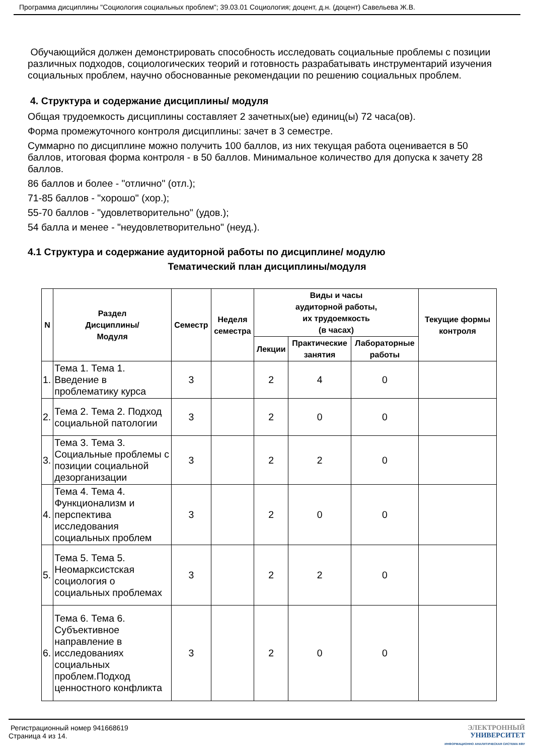Программа дисциплины "Социология социальных проблем"; 39.03.01 Социология; доцент, д.н. (доцент) Савельева Ж.В.
Обучающийся должен демонстрировать способность исследовать социальные проблемы с позиции различных подходов, социологических теорий и готовность разрабатывать инструментарий изучения социальных проблем, научно обоснованные рекомендации по решению социальных проблем.
4. Структура и содержание дисциплины/ модуля
Общая трудоемкость дисциплины составляет 2 зачетных(ые) единиц(ы) 72 часа(ов).
Форма промежуточного контроля дисциплины: зачет в 3 семестре.
Суммарно по дисциплине можно получить 100 баллов, из них текущая работа оценивается в 50 баллов, итоговая форма контроля - в 50 баллов. Минимальное количество для допуска к зачету 28 баллов.
86 баллов и более - "отлично" (отл.);
71-85 баллов - "хорошо" (хор.);
55-70 баллов - "удовлетворительно" (удов.);
54 балла и менее - "неудовлетворительно" (неуд.).
4.1 Структура и содержание аудиторной работы по дисциплине/ модулю
Тематический план дисциплины/модуля
| N | Раздел Дисциплины/ Модуля | Семестр | Неделя семестра | Виды и часы аудиторной работы, их трудоемкость (в часах) | | | Текущие формы контроля |
| --- | --- | --- | --- | --- | --- | --- | --- |
| | | | | Лекции | Практические занятия | Лабораторные работы | |
| 1. | Тема 1. Тема 1. Введение в проблематику курса | 3 | | 2 | 4 | 0 | |
| 2. | Тема 2. Тема 2. Подход социальной патологии | 3 | | 2 | 0 | 0 | |
| 3. | Тема 3. Тема 3. Социальные проблемы с позиции социальной дезорганизации | 3 | | 2 | 2 | 0 | |
| 4. | Тема 4. Тема 4. Функционализм и перспектива исследования социальных проблем | 3 | | 2 | 0 | 0 | |
| 5. | Тема 5. Тема 5. Неомарксистская социология о социальных проблемах | 3 | | 2 | 2 | 0 | |
| 6. | Тема 6. Тема 6. Субъективное направление в исследованиях социальных проблем.Подход ценностного конфликта | 3 | | 2 | 0 | 0 | |
Регистрационный номер 941668619
Страница 4 из 14.
ЭЛЕКТРОННЫЙ
УНИВЕРСИТЕТ
ИНФОРМАЦИОННО АНАЛИТИЧЕСКАЯ СИСТЕМА КФУ